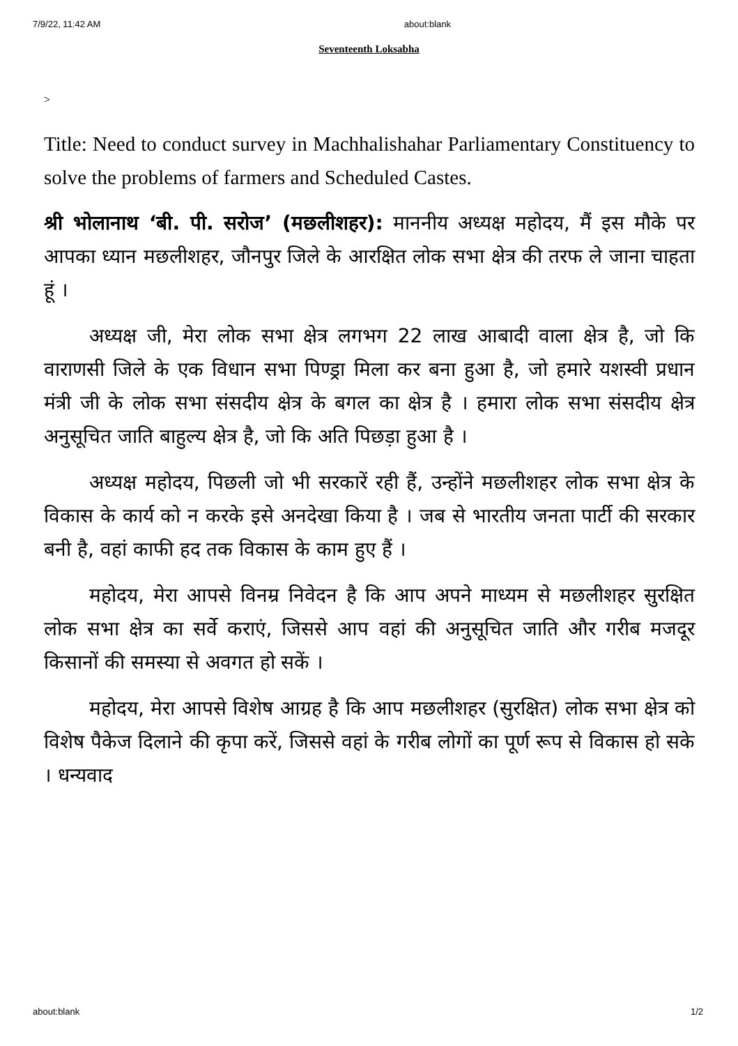7/9/22, 11:42 AM about:blank
Seventeenth Loksabha
>
Title: Need to conduct survey in Machhalishahar Parliamentary Constituency to solve the problems of farmers and Scheduled Castes.
श्री भोलानाथ ‘बी. पी. सरोज’ (मछलीशहर): माननीय अध्यक्ष महोदय, मैं इस मौके पर आपका ध्यान मछलीशहर, जौनपुर जिले के आरक्षित लोक सभा क्षेत्र की तरफ ले जाना चाहता हूं ।
अध्यक्ष जी, मेरा लोक सभा क्षेत्र लगभग 22 लाख आबादी वाला क्षेत्र है, जो कि वाराणसी जिले के एक विधान सभा पिण्ड्रा मिला कर बना हुआ है, जो हमारे यशस्वी प्रधान मंत्री जी के लोक सभा संसदीय क्षेत्र के बगल का क्षेत्र है । हमारा लोक सभा संसदीय क्षेत्र अनुसूचित जाति बाहुल्य क्षेत्र है, जो कि अति पिछड़ा हुआ है ।
अध्यक्ष महोदय, पिछली जो भी सरकारें रही हैं, उन्होंने मछलीशहर लोक सभा क्षेत्र के विकास के कार्य को न करके इसे अनदेखा किया है । जब से भारतीय जनता पार्टी की सरकार बनी है, वहां काफी हद तक विकास के काम हुए हैं ।
महोदय, मेरा आपसे विनम्र निवेदन है कि आप अपने माध्यम से मछलीशहर सुरक्षित लोक सभा क्षेत्र का सर्वे कराएं, जिससे आप वहां की अनुसूचित जाति और गरीब मजदूर किसानों की समस्या से अवगत हो सकें ।
महोदय, मेरा आपसे विशेष आग्रह है कि आप मछलीशहर (सुरक्षित) लोक सभा क्षेत्र को विशेष पैकेज दिलाने की कृपा करें, जिससे वहां के गरीब लोगों का पूर्ण रूप से विकास हो सके । धन्यवाद
about:blank 1/2